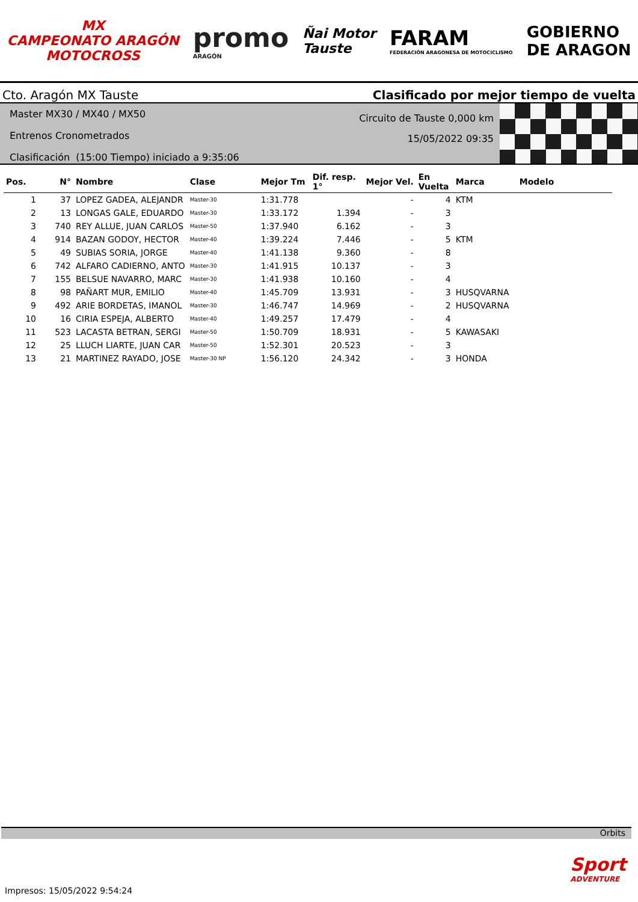MX
CAMPEONATO ARAGÓN
MOTOCROSS
promo
ARAGÓN
Ñai Motor
Tauste
FARAM
FEDERACIÓN ARAGONESA DE MOTOCICLISMO
GOBIERNO
DE ARAGON
Cto. Aragón MX Tauste
Clasificado por mejor tiempo de vuelta
Master MX30 / MX40 / MX50
Entrenos Cronometrados
Clasificación (15:00 Tiempo) iniciado a 9:35:06
Circuito de Tauste 0,000 km
15/05/2022 09:35
| Pos. | N° | Nombre | Clase | Mejor Tm | Dif. resp. 1° | Mejor Vel. | En Vuelta | Marca | Modelo |
| --- | --- | --- | --- | --- | --- | --- | --- | --- | --- |
| 1 | 37 | LOPEZ GADEA, ALEJANDR | Master-30 | 1:31.778 | | - | 4 | KTM | |
| 2 | 13 | LONGAS GALE, EDUARDO | Master-30 | 1:33.172 | 1.394 | - | 3 | | |
| 3 | 740 | REY ALLUE, JUAN CARLOS | Master-50 | 1:37.940 | 6.162 | - | 3 | | |
| 4 | 914 | BAZAN GODOY, HECTOR | Master-40 | 1:39.224 | 7.446 | - | 5 | KTM | |
| 5 | 49 | SUBIAS SORIA, JORGE | Master-40 | 1:41.138 | 9.360 | - | 8 | | |
| 6 | 742 | ALFARO CADIERNO, ANTO | Master-30 | 1:41.915 | 10.137 | - | 3 | | |
| 7 | 155 | BELSUE NAVARRO, MARC | Master-30 | 1:41.938 | 10.160 | - | 4 | | |
| 8 | 98 | PAÑART MUR, EMILIO | Master-40 | 1:45.709 | 13.931 | - | 3 | HUSQVARNA | |
| 9 | 492 | ARIE BORDETAS, IMANOL | Master-30 | 1:46.747 | 14.969 | - | 2 | HUSQVARNA | |
| 10 | 16 | CIRIA ESPEJA, ALBERTO | Master-40 | 1:49.257 | 17.479 | - | 4 | | |
| 11 | 523 | LACASTA BETRAN, SERGI | Master-50 | 1:50.709 | 18.931 | - | 5 | KAWASAKI | |
| 12 | 25 | LLUCH LIARTE, JUAN CAR | Master-50 | 1:52.301 | 20.523 | - | 3 | | |
| 13 | 21 | MARTINEZ RAYADO, JOSE | Master-30 NP | 1:56.120 | 24.342 | - | 3 | HONDA | |
Orbits
Sport
ADVENTURE
Impresos: 15/05/2022 9:54:24